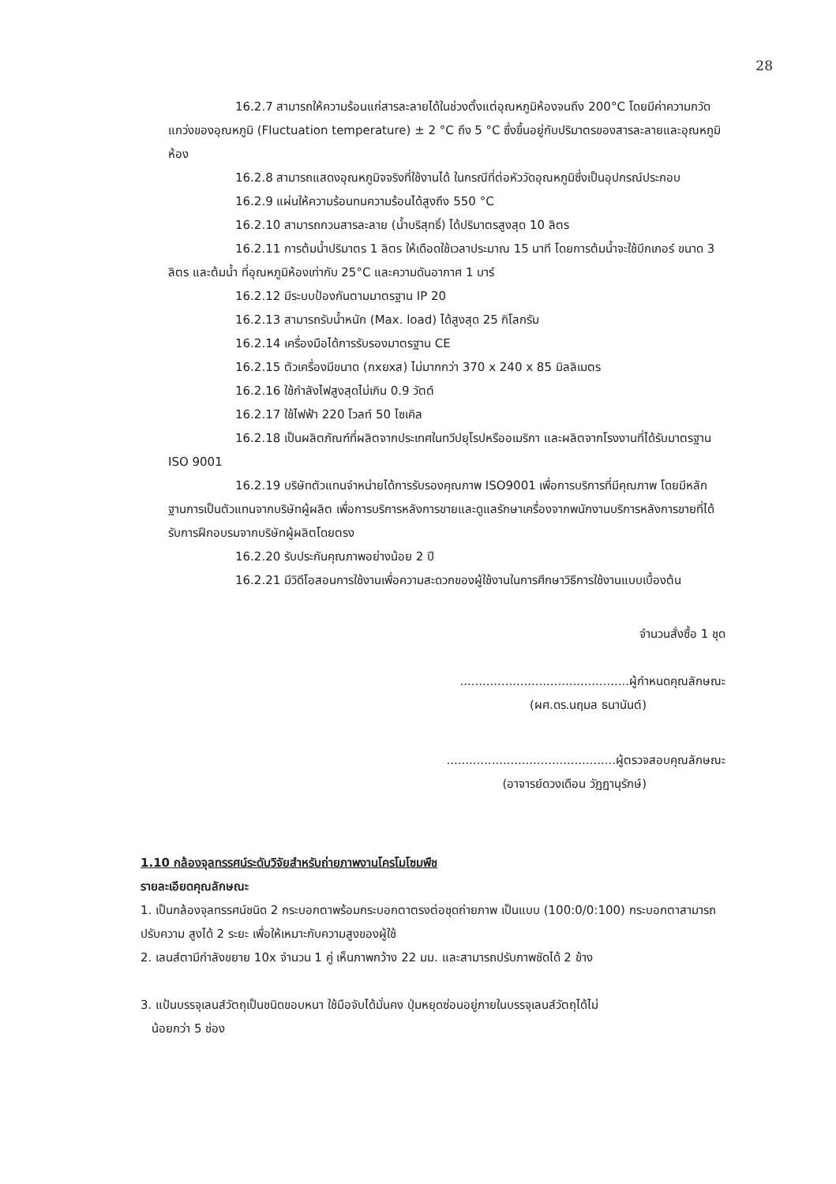28
16.2.7 สามารถให้ความร้อนแก่สารละลายได้ในช่วงตั้งแต่อุณหภูมิห้องจนถึง 200°C โดยมีค่าความกวัดแกว่งของอุณหภูมิ (Fluctuation temperature) ± 2 °C ถึง 5 °C ซึ่งขึ้นอยู่กับปริมาตรของสารละลายและอุณหภูมิห้อง
16.2.8 สามารถแสดงอุณหภูมิจจริงที่ใช้งานได้ ในกรณีที่ต่อหัววัดอุณหภูมิซึ่งเป็นอุปกรณ์ประกอบ
16.2.9 แผ่นให้ความร้อนทนความร้อนได้สูงถึง 550 °C
16.2.10 สามารถกวนสารละลาย (น้ำบริสุทธิ์) ได้ปริมาตรสูงสุด 10 ลิตร
16.2.11 การต้มน้ำปริมาตร 1 ลิตร ให้เดือดใช้เวลาประมาณ 15 นาที โดยการต้มน้ำจะใช้บีกเกอร์ ขนาด 3 ลิตร และต้มน้ำ ที่อุณหภูมิห้องเท่ากับ 25°C และความดันอากาศ 1 บาร์
16.2.12 มีระบบป้องกันตามมาตรฐาน IP 20
16.2.13 สามารถรับน้ำหนัก (Max. load) ได้สูงสุด 25 กิโลกรัม
16.2.14 เครื่องมือได้การรับรองมาตรฐาน CE
16.2.15 ตัวเครื่องมีขนาด (กxยxส) ไม่มากกว่า 370 x 240 x 85 มิลลิเมตร
16.2.16 ใช้กำลังไฟสูงสุดไม่เกิน 0.9 วัตต์
16.2.17 ใช้ไฟฟ้า 220 โวลท์ 50 ไซเคิล
16.2.18 เป็นผลิตภัณฑ์ที่ผลิตจากประเทศในทวีปยุโรปหรืออเมริกา และผลิตจากโรงงานที่ได้รับมาตรฐาน ISO 9001
16.2.19 บริษัทตัวแทนจำหน่ายได้การรับรองคุณภาพ ISO9001 เพื่อการบริการที่มีคุณภาพ โดยมีหลักฐานการเป็นตัวแทนจากบริษัทผู้ผลิต เพื่อการบริการหลังการขายและดูแลรักษาเครื่องจากพนักงานบริการหลังการขายที่ได้รับการฝึกอบรมจากบริษัทผู้ผลิตโดยตรง
16.2.20 รับประกันคุณภาพอย่างน้อย 2 ปี
16.2.21 มีวิดีโอสอนการใช้งานเพื่อความสะดวกของผู้ใช้งานในการศึกษาวิธีการใช้งานแบบเบื้องต้น
จำนวนสั่งซื้อ 1 ชุด
.............................................ผู้กำหนดคุณลักษณะ
(ผศ.ดร.นฤมล ธนานันต์)
.............................................ผู้ตรวจสอบคุณลักษณะ
(อาจารย์ดวงเดือน วัฏฏานุรักษ์)
1.10 กล้องจุลทรรศน์ระดับวิจัยสำหรับถ่ายภาพงานโครโมโซมพืช
รายละเอียดคุณลักษณะ
1. เป็นกล้องจุลทรรศน์ชนิด 2 กระบอกตาพร้อมกระบอกตาตรงต่อชุดถ่ายภาพ เป็นแบบ (100:0/0:100) กระบอกตาสามารถปรับความ สูงได้ 2 ระยะ เพื่อให้เหมาะกับความสูงของผู้ใช้
2. เลนส์ตามีกำลังขยาย 10x จำนวน 1 คู่ เห็นภาพกว้าง 22 มม. และสามารถปรับภาพชัดได้ 2 ข้าง
3. แป้นบรรจุเลนส์วัตถุเป็นชนิดขอบหนา ใช้มือจับได้มั่นคง ปุ่มหยุดซ่อนอยู่ภายในบรรจุเลนส์วัตถุได้ไม่
น้อยกว่า 5 ช่อง